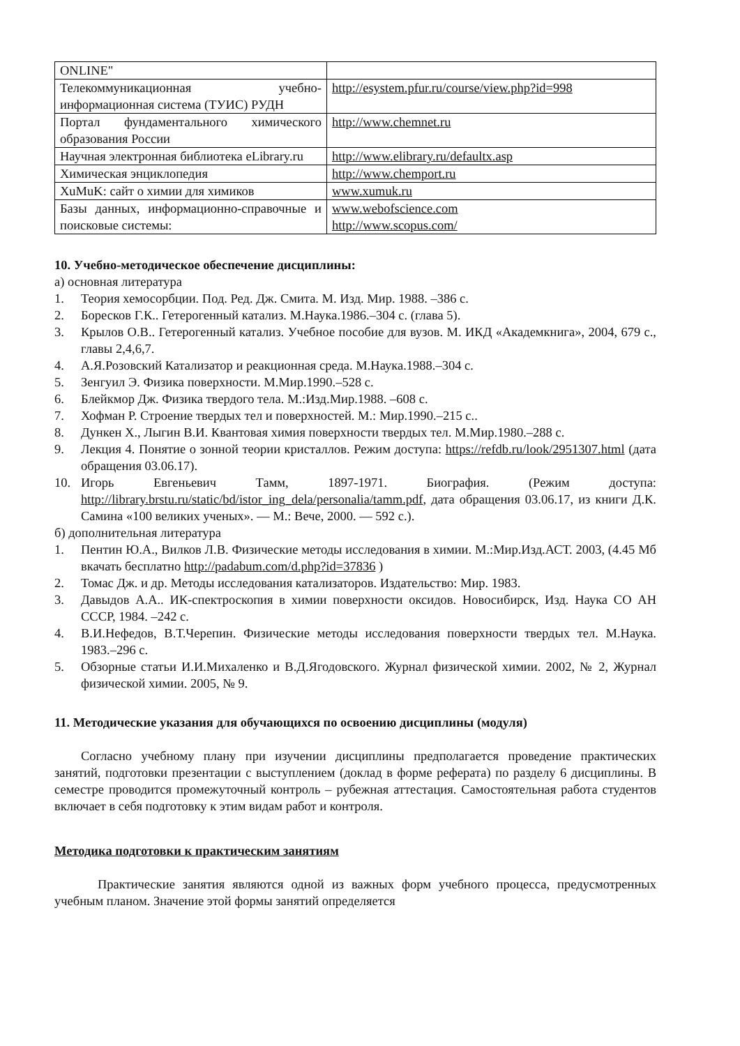| ONLINE" | |
| Телекоммуникационная учебно-информационная система (ТУИС) РУДН | http://esystem.pfur.ru/course/view.php?id=998 |
| Портал фундаментального химического образования России | http://www.chemnet.ru |
| Научная электронная библиотека eLibrary.ru | http://www.elibrary.ru/defaultx.asp |
| Химическая энциклопедия | http://www.chemport.ru |
| XuMuK: сайт о химии для химиков | www.xumuk.ru |
| Базы данных, информационно-справочные и поисковые системы: | www.webofscience.com http://www.scopus.com/ |
10. Учебно-методическое обеспечение дисциплины:
а) основная литература
1. Теория хемосорбции. Под. Ред. Дж. Смита. М. Изд. Мир. 1988. –386 с.
2. Боресков Г.К.. Гетерогенный катализ. М.Наука.1986.–304 с. (глава 5).
3. Крылов О.В.. Гетерогенный катализ. Учебное пособие для вузов. М. ИКД «Академкнига», 2004, 679 с., главы 2,4,6,7.
4. А.Я.Розовский Катализатор и реакционная среда. М.Наука.1988.–304 с.
5. Зенгуил Э. Физика поверхности. М.Мир.1990.–528 с.
6. Блейкмор Дж. Физика твердого тела. М.:Изд.Мир.1988. –608 с.
7. Хофман Р. Строение твердых тел и поверхностей. М.: Мир.1990.–215 с..
8. Дункен Х., Лыгин В.И. Квантовая химия поверхности твердых тел. М.Мир.1980.–288 с.
9. Лекция 4. Понятие о зонной теории кристаллов. Режим доступа: https://refdb.ru/look/2951307.html (дата обращения 03.06.17).
10. Игорь Евгеньевич Тамм, 1897-1971. Биография. (Режим доступа: http://library.brstu.ru/static/bd/istor_ing_dela/personalia/tamm.pdf, дата обращения 03.06.17, из книги Д.К. Самина «100 великих ученых». — М.: Вече, 2000. — 592 с.).
б) дополнительная литература
1. Пентин Ю.А., Вилков Л.В. Физические методы исследования в химии. М.:Мир.Изд.АСТ. 2003, (4.45 Мб вкачать бесплатно http://padabum.com/d.php?id=37836 )
2. Томас Дж. и др. Методы исследования катализаторов. Издательство: Мир. 1983.
3. Давыдов А.А.. ИК-спектроскопия в химии поверхности оксидов. Новосибирск, Изд. Наука СО АН СССР, 1984. –242 с.
4. В.И.Нефедов, В.Т.Черепин. Физические методы исследования поверхности твердых тел. М.Наука. 1983.–296 с.
5. Обзорные статьи И.И.Михаленко и В.Д.Ягодовского. Журнал физической химии. 2002, № 2, Журнал физической химии. 2005, № 9.
11. Методические указания для обучающихся по освоению дисциплины (модуля)
Согласно учебному плану при изучении дисциплины предполагается проведение практических занятий, подготовки презентации с выступлением (доклад в форме реферата) по разделу 6 дисциплины. В семестре проводится промежуточный контроль – рубежная аттестация. Самостоятельная работа студентов включает в себя подготовку к этим видам работ и контроля.
Методика подготовки к практическим занятиям
Практические занятия являются одной из важных форм учебного процесса, предусмотренных учебным планом. Значение этой формы занятий определяется